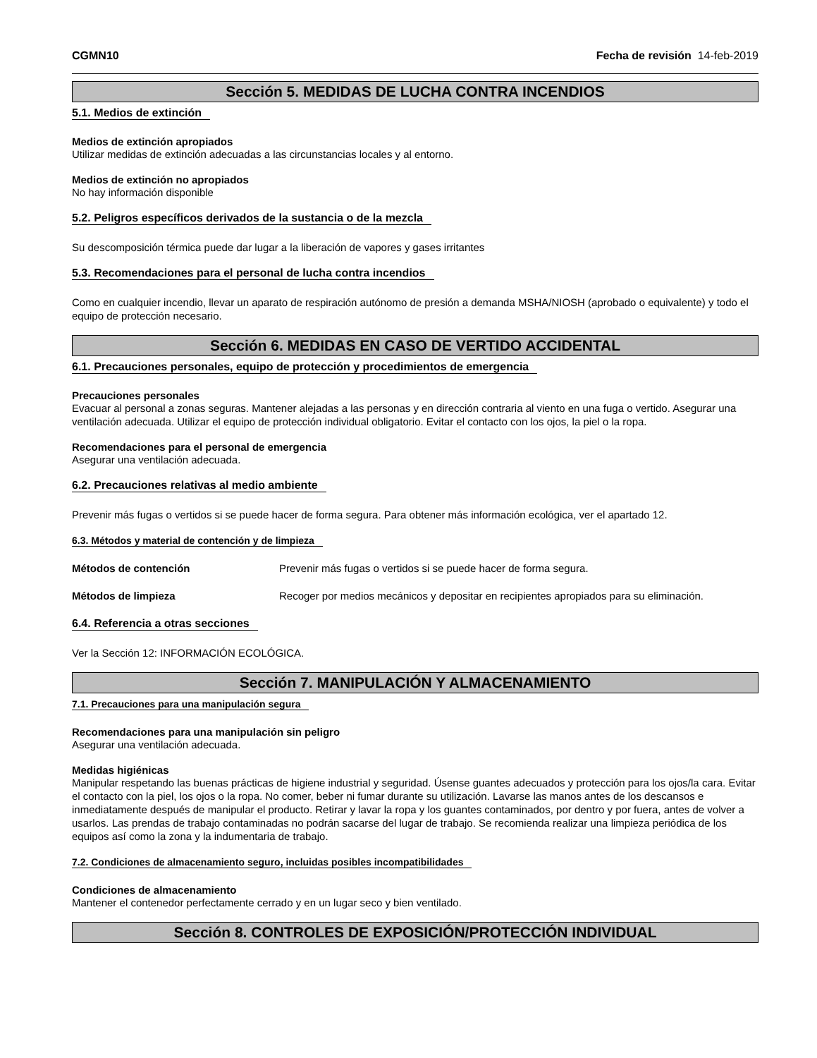CGMN10 Fecha de revisión 14-feb-2019
Sección 5. MEDIDAS DE LUCHA CONTRA INCENDIOS
5.1. Medios de extinción
Medios de extinción apropiados
Utilizar medidas de extinción adecuadas a las circunstancias locales y al entorno.
Medios de extinción no apropiados
No hay información disponible
5.2. Peligros específicos derivados de la sustancia o de la mezcla
Su descomposición térmica puede dar lugar a la liberación de vapores y gases irritantes
5.3. Recomendaciones para el personal de lucha contra incendios
Como en cualquier incendio, llevar un aparato de respiración autónomo de presión a demanda MSHA/NIOSH (aprobado o equivalente) y todo el equipo de protección necesario.
Sección 6. MEDIDAS EN CASO DE VERTIDO ACCIDENTAL
6.1. Precauciones personales, equipo de protección y procedimientos de emergencia
Precauciones personales
Evacuar al personal a zonas seguras. Mantener alejadas a las personas y en dirección contraria al viento en una fuga o vertido. Asegurar una ventilación adecuada. Utilizar el equipo de protección individual obligatorio. Evitar el contacto con los ojos, la piel o la ropa.
Recomendaciones para el personal de emergencia
Asegurar una ventilación adecuada.
6.2. Precauciones relativas al medio ambiente
Prevenir más fugas o vertidos si se puede hacer de forma segura. Para obtener más información ecológica, ver el apartado 12.
6.3. Métodos y material de contención y de limpieza
Métodos de contención Prevenir más fugas o vertidos si se puede hacer de forma segura.
Métodos de limpieza Recoger por medios mecánicos y depositar en recipientes apropiados para su eliminación.
6.4. Referencia a otras secciones
Ver la Sección 12: INFORMACIÓN ECOLÓGICA.
Sección 7. MANIPULACIÓN Y ALMACENAMIENTO
7.1. Precauciones para una manipulación segura
Recomendaciones para una manipulación sin peligro
Asegurar una ventilación adecuada.
Medidas higiénicas
Manipular respetando las buenas prácticas de higiene industrial y seguridad. Úsense guantes adecuados y protección para los ojos/la cara. Evitar el contacto con la piel, los ojos o la ropa. No comer, beber ni fumar durante su utilización. Lavarse las manos antes de los descansos e inmediatamente después de manipular el producto. Retirar y lavar la ropa y los guantes contaminados, por dentro y por fuera, antes de volver a usarlos. Las prendas de trabajo contaminadas no podrán sacarse del lugar de trabajo. Se recomienda realizar una limpieza periódica de los equipos así como la zona y la indumentaria de trabajo.
7.2. Condiciones de almacenamiento seguro, incluidas posibles incompatibilidades
Condiciones de almacenamiento
Mantener el contenedor perfectamente cerrado y en un lugar seco y bien ventilado.
Sección 8. CONTROLES DE EXPOSICIÓN/PROTECCIÓN INDIVIDUAL